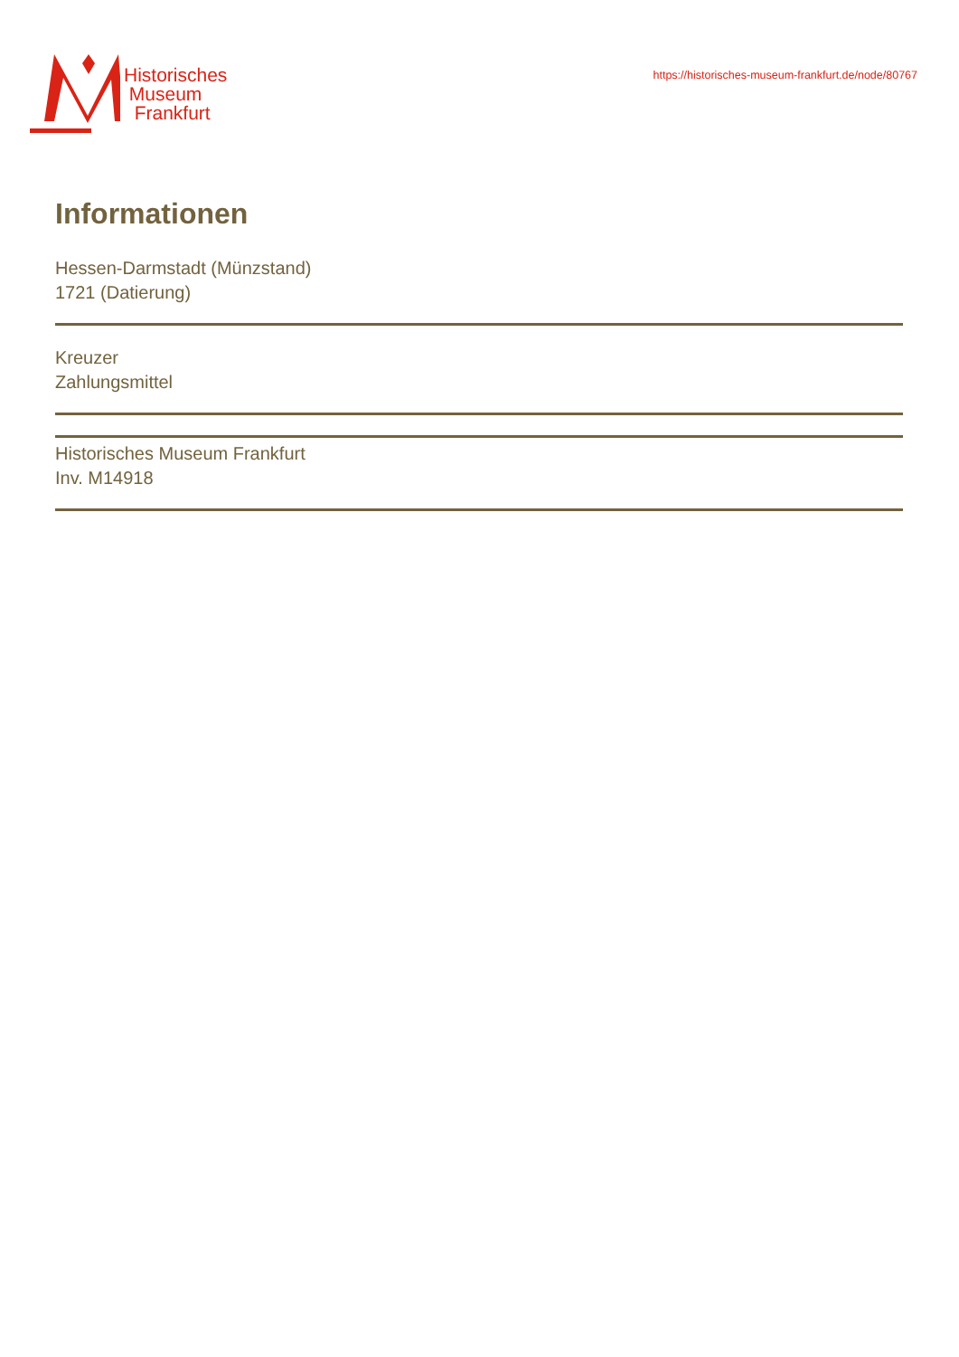Historisches
Museum
Frankfurt
https://historisches-museum-frankfurt.de/node/80767
Informationen
Hessen-Darmstadt (Münzstand)
1721 (Datierung)
Kreuzer
Zahlungsmittel
Historisches Museum Frankfurt
Inv. M14918